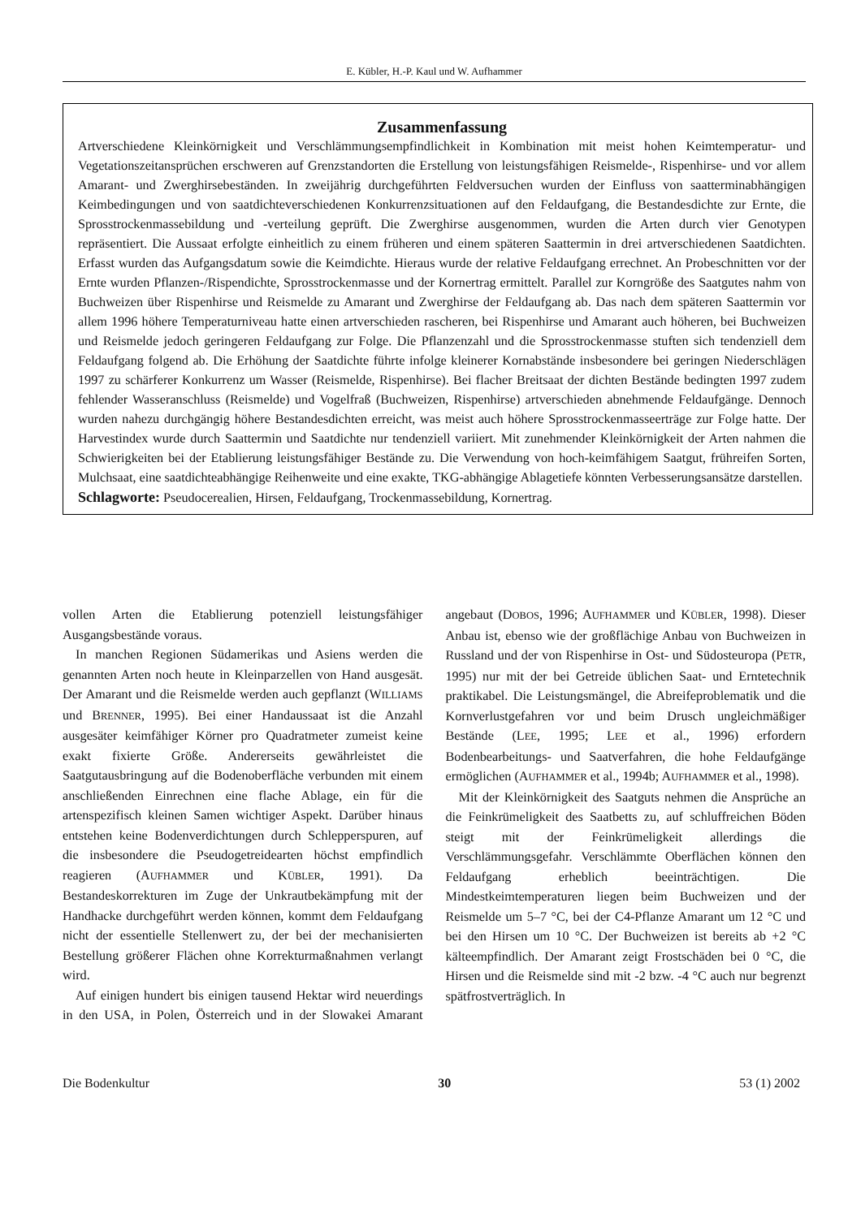E. Kübler, H.-P. Kaul und W. Aufhammer
Zusammenfassung
Artverschiedene Kleinkörnigkeit und Verschlämmungsempfindlichkeit in Kombination mit meist hohen Keimtemperatur- und Vegetationszeitansprüchen erschweren auf Grenzstandorten die Erstellung von leistungsfähigen Reismelde-, Rispenhirse- und vor allem Amarant- und Zwerghirsebeständen. In zweijährig durchgeführten Feldversuchen wurden der Einfluss von saatterminabhängigen Keimbedingungen und von saatdichteverschiedenen Konkurrenzsituationen auf den Feldaufgang, die Bestandesdichte zur Ernte, die Sprosstrockenmassebildung und -verteilung geprüft. Die Zwerghirse ausgenommen, wurden die Arten durch vier Genotypen repräsentiert. Die Aussaat erfolgte einheitlich zu einem früheren und einem späteren Saattermin in drei artverschiedenen Saatdichten. Erfasst wurden das Aufgangsdatum sowie die Keimdichte. Hieraus wurde der relative Feldaufgang errechnet. An Probeschnitten vor der Ernte wurden Pflanzen-/Rispendichte, Sprosstrockenmasse und der Kornertrag ermittelt. Parallel zur Korngröße des Saatgutes nahm von Buchweizen über Rispenhirse und Reismelde zu Amarant und Zwerghirse der Feldaufgang ab. Das nach dem späteren Saattermin vor allem 1996 höhere Temperaturniveau hatte einen artverschieden rascheren, bei Rispenhirse und Amarant auch höheren, bei Buchweizen und Reismelde jedoch geringeren Feldaufgang zur Folge. Die Pflanzenzahl und die Sprosstrockenmasse stuften sich tendenziell dem Feldaufgang folgend ab. Die Erhöhung der Saatdichte führte infolge kleinerer Kornabstände insbesondere bei geringen Niederschlägen 1997 zu schärferer Konkurrenz um Wasser (Reismelde, Rispenhirse). Bei flacher Breitsaat der dichten Bestände bedingten 1997 zudem fehlender Wasseranschluss (Reismelde) und Vogelfraß (Buchweizen, Rispenhirse) artverschieden abnehmende Feldaufgänge. Dennoch wurden nahezu durchgängig höhere Bestandesdichten erreicht, was meist auch höhere Sprosstrockenmasseerträge zur Folge hatte. Der Harvestindex wurde durch Saattermin und Saatdichte nur tendenziell variiert. Mit zunehmender Kleinkörnigkeit der Arten nahmen die Schwierigkeiten bei der Etablierung leistungsfähiger Bestände zu. Die Verwendung von hoch-keimfähigem Saatgut, frühreifen Sorten, Mulchsaat, eine saatdichteabhängige Reihenweite und eine exakte, TKG-abhängige Ablagetiefe könnten Verbesserungsansätze darstellen.
Schlagworte: Pseudocerealien, Hirsen, Feldaufgang, Trockenmassebildung, Kornertrag.
vollen Arten die Etablierung potenziell leistungsfähiger Ausgangsbestände voraus.
In manchen Regionen Südamerikas und Asiens werden die genannten Arten noch heute in Kleinparzellen von Hand ausgesät. Der Amarant und die Reismelde werden auch gepflanzt (WILLIAMS und BRENNER, 1995). Bei einer Handaussaat ist die Anzahl ausgesäter keimfähiger Körner pro Quadratmeter zumeist keine exakt fixierte Größe. Andererseits gewährleistet die Saatgutausbringung auf die Bodenoberfläche verbunden mit einem anschließenden Einrechnen eine flache Ablage, ein für die artenspezifisch kleinen Samen wichtiger Aspekt. Darüber hinaus entstehen keine Bodenverdichtungen durch Schlepperspuren, auf die insbesondere die Pseudogetreidearten höchst empfindlich reagieren (AUFHAMMER und KÜBLER, 1991). Da Bestandeskorrekturen im Zuge der Unkrautbekämpfung mit der Handhacke durchgeführt werden können, kommt dem Feldaufgang nicht der essentielle Stellenwert zu, der bei der mechanisierten Bestellung größerer Flächen ohne Korrekturmaßnahmen verlangt wird.
Auf einigen hundert bis einigen tausend Hektar wird neuerdings in den USA, in Polen, Österreich und in der Slowakei Amarant angebaut (DOBOS, 1996; AUFHAMMER und KÜBLER, 1998). Dieser Anbau ist, ebenso wie der großflächige Anbau von Buchweizen in Russland und der von Rispenhirse in Ost- und Südosteuropa (PETR, 1995) nur mit der bei Getreide üblichen Saat- und Erntetechnik praktikabel. Die Leistungsmängel, die Abreifeproblematik und die Kornverlustgefahren vor und beim Drusch ungleichmäßiger Bestände (LEE, 1995; LEE et al., 1996) erfordern Bodenbearbeitungs- und Saatverfahren, die hohe Feldaufgänge ermöglichen (AUFHAMMER et al., 1994b; AUFHAMMER et al., 1998).
Mit der Kleinkörnigkeit des Saatguts nehmen die Ansprüche an die Feinkrümeligkeit des Saatbetts zu, auf schluffreichen Böden steigt mit der Feinkrümeligkeit allerdings die Verschlämmungsgefahr. Verschlämmte Oberflächen können den Feldaufgang erheblich beeinträchtigen. Die Mindestkeimtemperaturen liegen beim Buchweizen und der Reismelde um 5–7 °C, bei der C4-Pflanze Amarant um 12 °C und bei den Hirsen um 10 °C. Der Buchweizen ist bereits ab +2 °C kälteempfindlich. Der Amarant zeigt Frostschäden bei 0 °C, die Hirsen und die Reismelde sind mit -2 bzw. -4 °C auch nur begrenzt spätfrostverträglich. In
Die Bodenkultur 30 53 (1) 2002